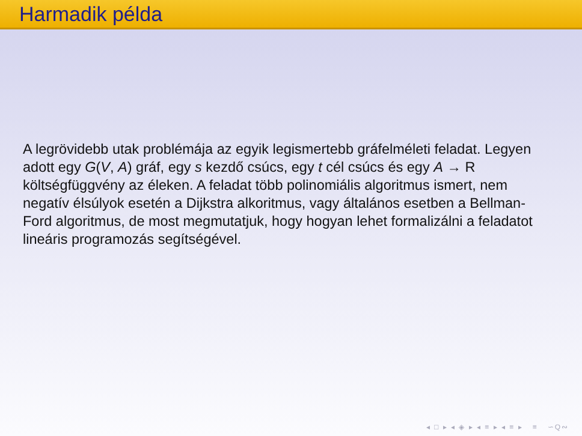Harmadik példa
A legrövidebb utak problémája az egyik legismertebb gráfelméleti feladat. Legyen adott egy G(V, A) gráf, egy s kezdő csúcs, egy t cél csúcs és egy A → R költségfüggvény az éleken. A feladat több polinomiális algoritmus ismert, nem negatív élsúlyok esetén a Dijkstra alkoritmus, vagy általános esetben a Bellman-Ford algoritmus, de most megmutatjuk, hogy hogyan lehet formalizálni a feladatot lineáris programozás segítségével.
◂ □ ▸ ◂ ◈ ▸ ◂ ≡ ▸ ◂ ≡ ▸ ≡ ∽Q∾